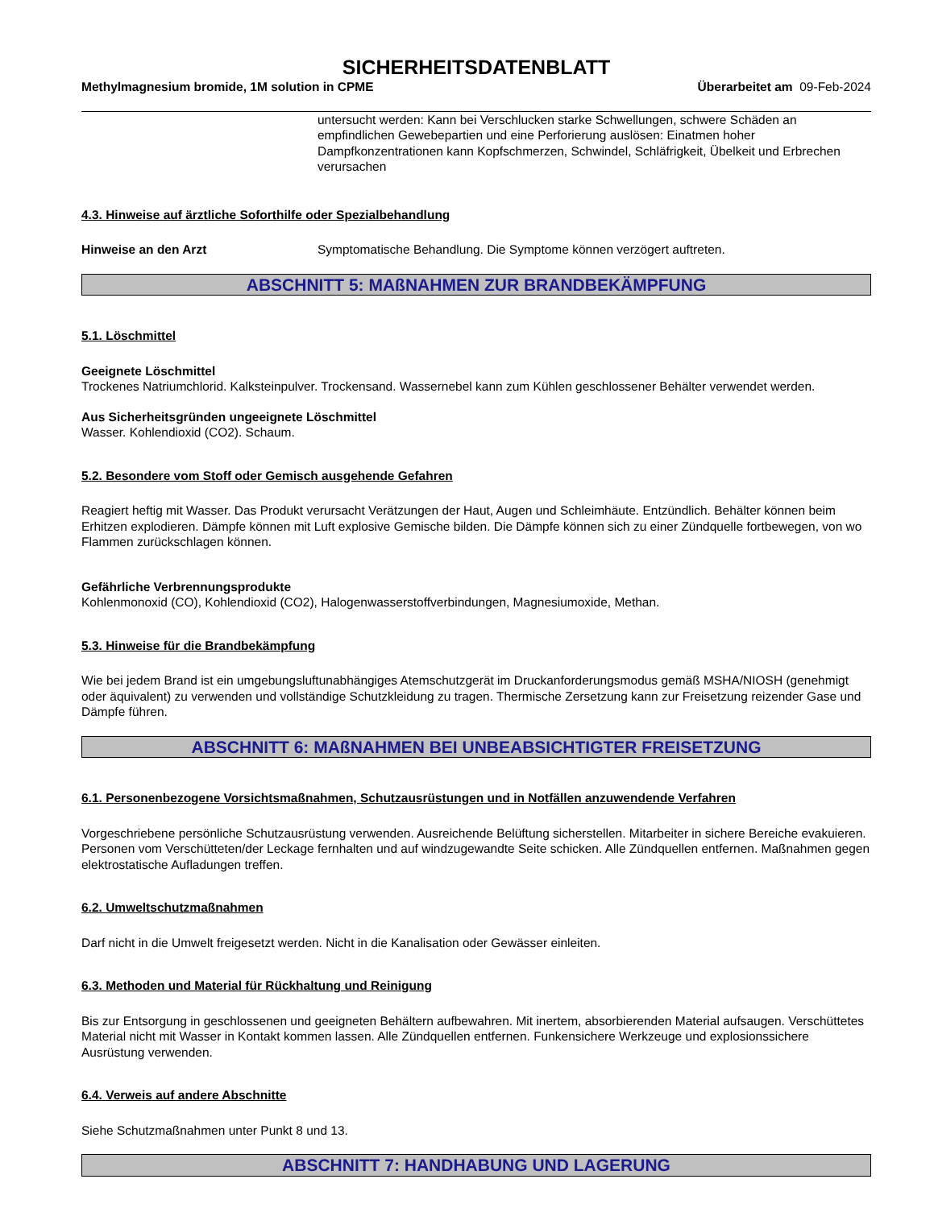SICHERHEITSDATENBLATT
Methylmagnesium bromide, 1M solution in CPME
Überarbeitet am 09-Feb-2024
untersucht werden: Kann bei Verschlucken starke Schwellungen, schwere Schäden an empfindlichen Gewebepartien und eine Perforierung auslösen: Einatmen hoher Dampfkonzentrationen kann Kopfschmerzen, Schwindel, Schläfrigkeit, Übelkeit und Erbrechen verursachen
4.3. Hinweise auf ärztliche Soforthilfe oder Spezialbehandlung
Hinweise an den Arzt Symptomatische Behandlung. Die Symptome können verzögert auftreten.
ABSCHNITT 5: MAßNAHMEN ZUR BRANDBEKÄMPFUNG
5.1. Löschmittel
Geeignete Löschmittel
Trockenes Natriumchlorid. Kalksteinpulver. Trockensand. Wassernebel kann zum Kühlen geschlossener Behälter verwendet werden.
Aus Sicherheitsgründen ungeeignete Löschmittel
Wasser. Kohlendioxid (CO2). Schaum.
5.2. Besondere vom Stoff oder Gemisch ausgehende Gefahren
Reagiert heftig mit Wasser. Das Produkt verursacht Verätzungen der Haut, Augen und Schleimhäute. Entzündlich. Behälter können beim Erhitzen explodieren. Dämpfe können mit Luft explosive Gemische bilden. Die Dämpfe können sich zu einer Zündquelle fortbewegen, von wo Flammen zurückschlagen können.
Gefährliche Verbrennungsprodukte
Kohlenmonoxid (CO), Kohlendioxid (CO2), Halogenwasserstoffverbindungen, Magnesiumoxide, Methan.
5.3. Hinweise für die Brandbekämpfung
Wie bei jedem Brand ist ein umgebungsluftunabhängiges Atemschutzgerät im Druckanforderungsmodus gemäß MSHA/NIOSH (genehmigt oder äquivalent) zu verwenden und vollständige Schutzkleidung zu tragen. Thermische Zersetzung kann zur Freisetzung reizender Gase und Dämpfe führen.
ABSCHNITT 6: MAßNAHMEN BEI UNBEABSICHTIGTER FREISETZUNG
6.1. Personenbezogene Vorsichtsmaßnahmen, Schutzausrüstungen und in Notfällen anzuwendende Verfahren
Vorgeschriebene persönliche Schutzausrüstung verwenden. Ausreichende Belüftung sicherstellen. Mitarbeiter in sichere Bereiche evakuieren. Personen vom Verschütteten/der Leckage fernhalten und auf windzugewandte Seite schicken. Alle Zündquellen entfernen. Maßnahmen gegen elektrostatische Aufladungen treffen.
6.2. Umweltschutzmaßnahmen
Darf nicht in die Umwelt freigesetzt werden. Nicht in die Kanalisation oder Gewässer einleiten.
6.3. Methoden und Material für Rückhaltung und Reinigung
Bis zur Entsorgung in geschlossenen und geeigneten Behältern aufbewahren. Mit inertem, absorbierenden Material aufsaugen. Verschüttetes Material nicht mit Wasser in Kontakt kommen lassen. Alle Zündquellen entfernen. Funkensichere Werkzeuge und explosionssichere Ausrüstung verwenden.
6.4. Verweis auf andere Abschnitte
Siehe Schutzmaßnahmen unter Punkt 8 und 13.
ABSCHNITT 7: HANDHABUNG UND LAGERUNG